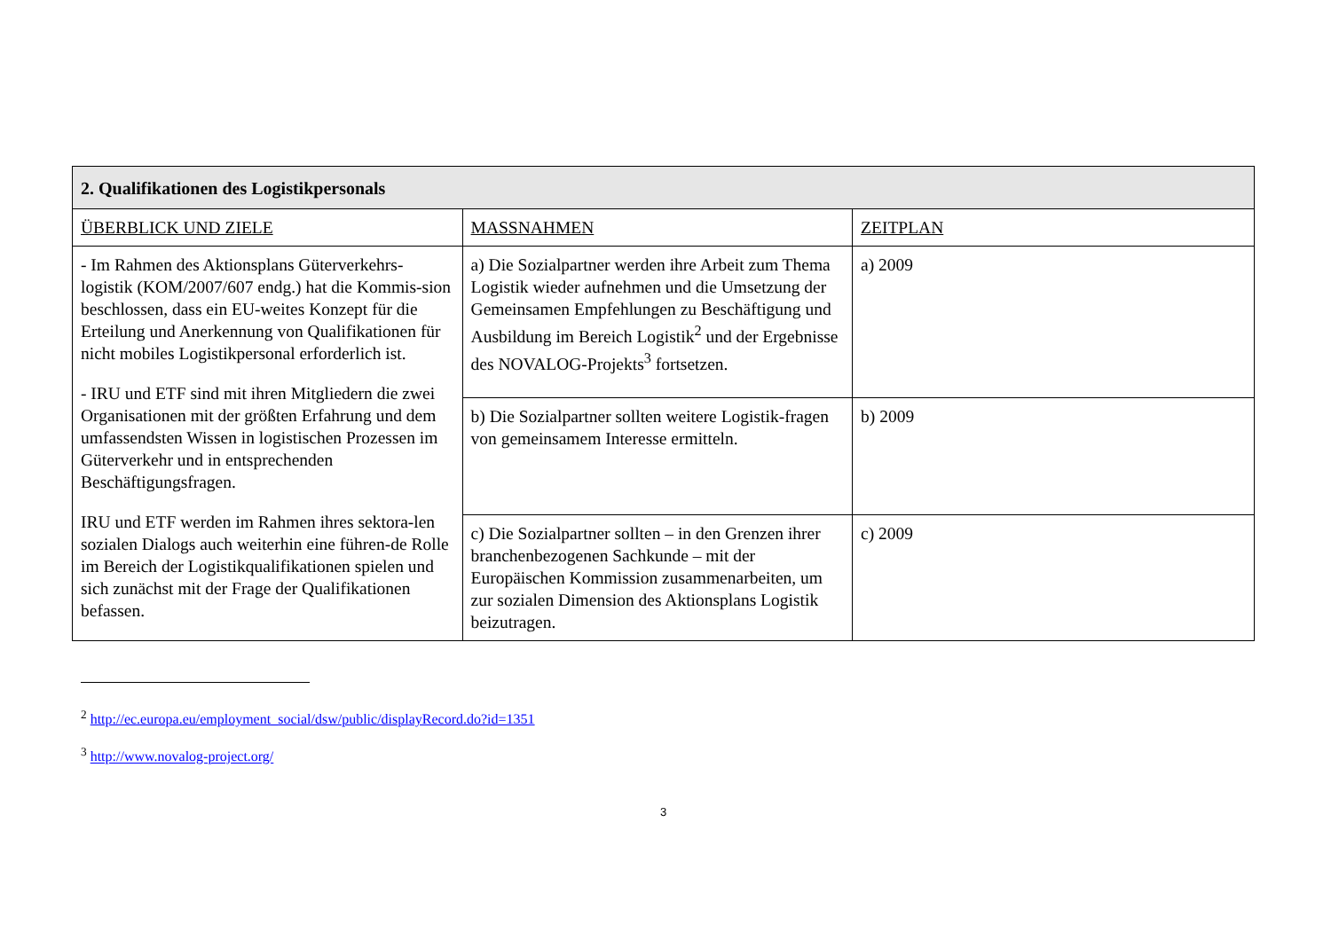| 2. Qualifikationen des Logistikpersonals | | |
| --- | --- | --- |
| ÜBERBLICK UND ZIELE | MASSNAHMEN | ZEITPLAN |
| - Im Rahmen des Aktionsplans Güterverkehrs-logistik (KOM/2007/607 endg.) hat die Kommis-sion beschlossen, dass ein EU-weites Konzept für die Erteilung und Anerkennung von Qualifikationen für nicht mobiles Logistikpersonal erforderlich ist. - IRU und ETF sind mit ihren Mitgliedern die zwei Organisationen mit der größten Erfahrung und dem umfassendsten Wissen in logistischen Prozessen im Güterverkehr und in entsprechenden Beschäftigungsfragen. IRU und ETF werden im Rahmen ihres sektora-len sozialen Dialogs auch weiterhin eine führen-de Rolle im Bereich der Logistikqualifikationen spielen und sich zunächst mit der Frage der Qualifikationen befassen. | a) Die Sozialpartner werden ihre Arbeit zum Thema Logistik wieder aufnehmen und die Umsetzung der Gemeinsamen Empfehlungen zu Beschäftigung und Ausbildung im Bereich Logistik<sup>2</sup> und der Ergebnisse des NOVALOG-Projekts<sup>3</sup> fortsetzen. | a) 2009 |
| | b) Die Sozialpartner sollten weitere Logistik-fragen von gemeinsamem Interesse ermitteln. | b) 2009 |
| | c) Die Sozialpartner sollten – in den Grenzen ihrer branchenbezogenen Sachkunde – mit der Europäischen Kommission zusammenarbeiten, um zur sozialen Dimension des Aktionsplans Logistik beizutragen. | c) 2009 |
<sup>2</sup> http://ec.europa.eu/employment_social/dsw/public/displayRecord.do?id=1351
<sup>3</sup> http://www.novalog-project.org/
3